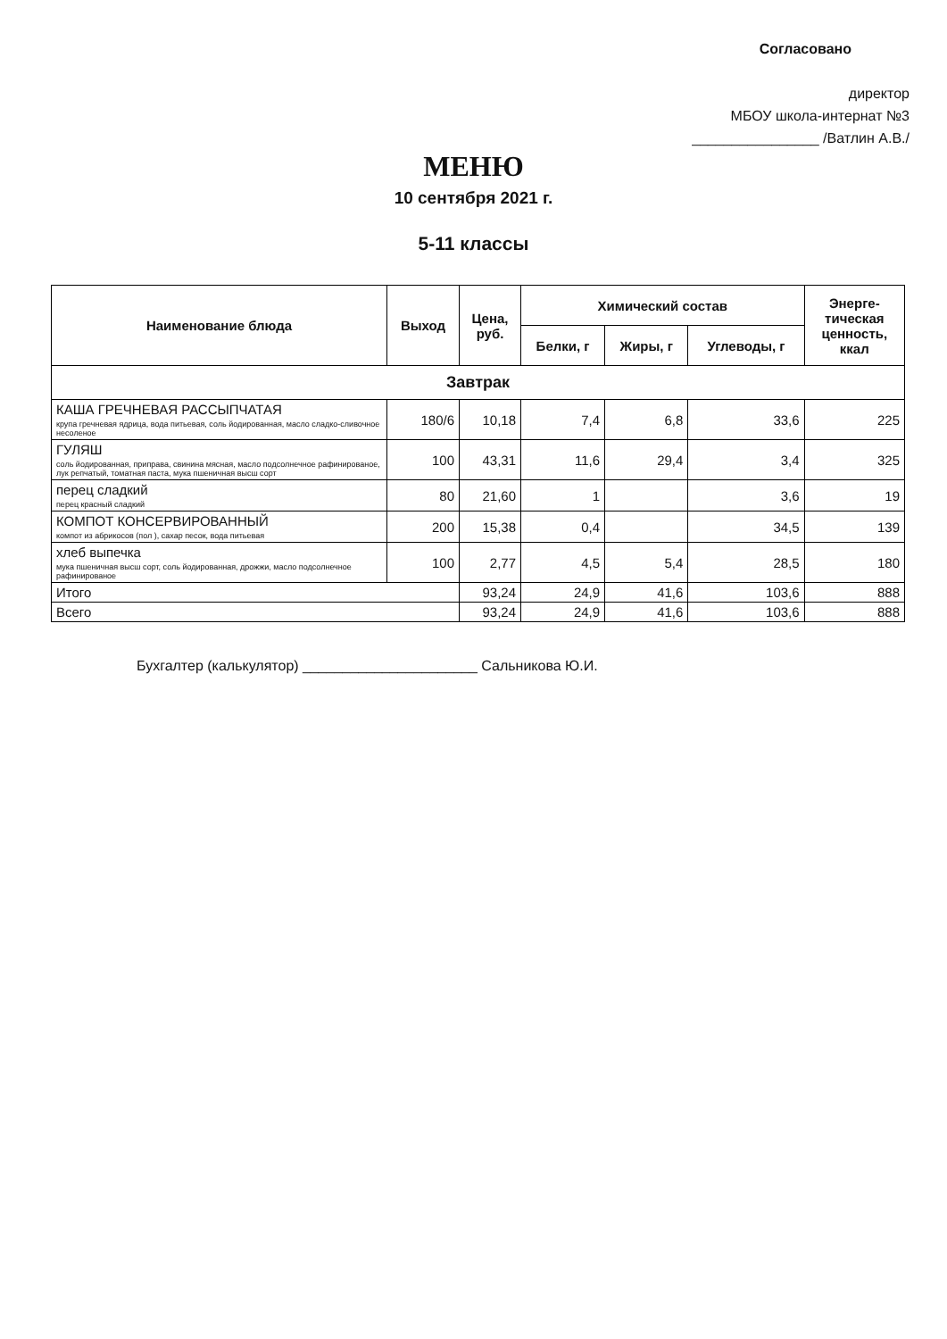Согласовано
директор
МБОУ школа-интернат №3
________________ /Ватлин А.В./
МЕНЮ
10 сентября 2021 г.
5-11 классы
| Наименование блюда | Выход | Цена, руб. | Химический состав | | | Энерге- тическая ценность, ккал |
| --- | --- | --- | --- | --- | --- | --- |
| | | | Белки, г | Жиры, г | Углеводы, г | |
| Завтрак | | | | | | |
| КАША ГРЕЧНЕВАЯ РАССЫПЧАТАЯ крупа гречневая ядрица, вода питьевая, соль йодированная, масло сладко-сливочное несоленое | 180/6 | 10,18 | 7,4 | 6,8 | 33,6 | 225 |
| ГУЛЯШ соль йодированная, приправа, свинина мясная, масло подсолнечное рафинированое, лук репчатый, томатная паста, мука пшеничная высш сорт | 100 | 43,31 | 11,6 | 29,4 | 3,4 | 325 |
| перец сладкий перец красный сладкий | 80 | 21,60 | 1 | | 3,6 | 19 |
| КОМПОТ КОНСЕРВИРОВАННЫЙ компот из абрикосов (пол ), сахар песок, вода питьевая | 200 | 15,38 | 0,4 | | 34,5 | 139 |
| хлеб выпечка мука пшеничная высш сорт, соль йодированная, дрожжи, масло подсолнечное рафинированое | 100 | 2,77 | 4,5 | 5,4 | 28,5 | 180 |
| Итого | | 93,24 | 24,9 | 41,6 | 103,6 | 888 |
| Всего | | 93,24 | 24,9 | 41,6 | 103,6 | 888 |
Бухгалтер (калькулятор) ______________________ Сальникова Ю.И.